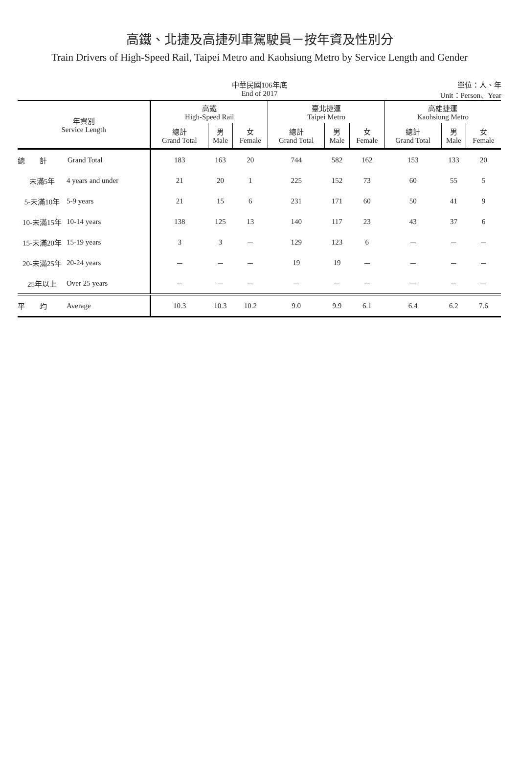高鐵、北捷及高捷列車駕駛員－按年資及性別分
Train Drivers of High-Speed Rail, Taipei Metro and Kaohsiung Metro by Service Length and Gender
中華民國106年底
End of 2017
單位：人、年
Unit：Person、Year
| 年資別 Service Length | | 高鐵 High-Speed Rail | | | 臺北捷運 Taipei Metro | | | 高雄捷運 Kaohsiung Metro | | |
| --- | --- | --- | --- | --- | --- | --- | --- | --- | --- | --- |
| | | 總計 Grand Total | 男 Male | 女 Female | 總計 Grand Total | 男 Male | 女 Female | 總計 Grand Total | 男 Male | 女 Female |
| 總 計 | Grand Total | 183 | 163 | 20 | 744 | 582 | 162 | 153 | 133 | 20 |
| 未滿5年 | 4 years and under | 21 | 20 | 1 | 225 | 152 | 73 | 60 | 55 | 5 |
| 5-未滿10年 | 5-9 years | 21 | 15 | 6 | 231 | 171 | 60 | 50 | 41 | 9 |
| 10-未滿15年 | 10-14 years | 138 | 125 | 13 | 140 | 117 | 23 | 43 | 37 | 6 |
| 15-未滿20年 | 15-19 years | 3 | 3 | － | 129 | 123 | 6 | － | － | － |
| 20-未滿25年 | 20-24 years | － | － | － | 19 | 19 | － | － | － | － |
| 25年以上 | Over 25 years | － | － | － | － | － | － | － | － | － |
| 平 均 | Average | 10.3 | 10.3 | 10.2 | 9.0 | 9.9 | 6.1 | 6.4 | 6.2 | 7.6 |